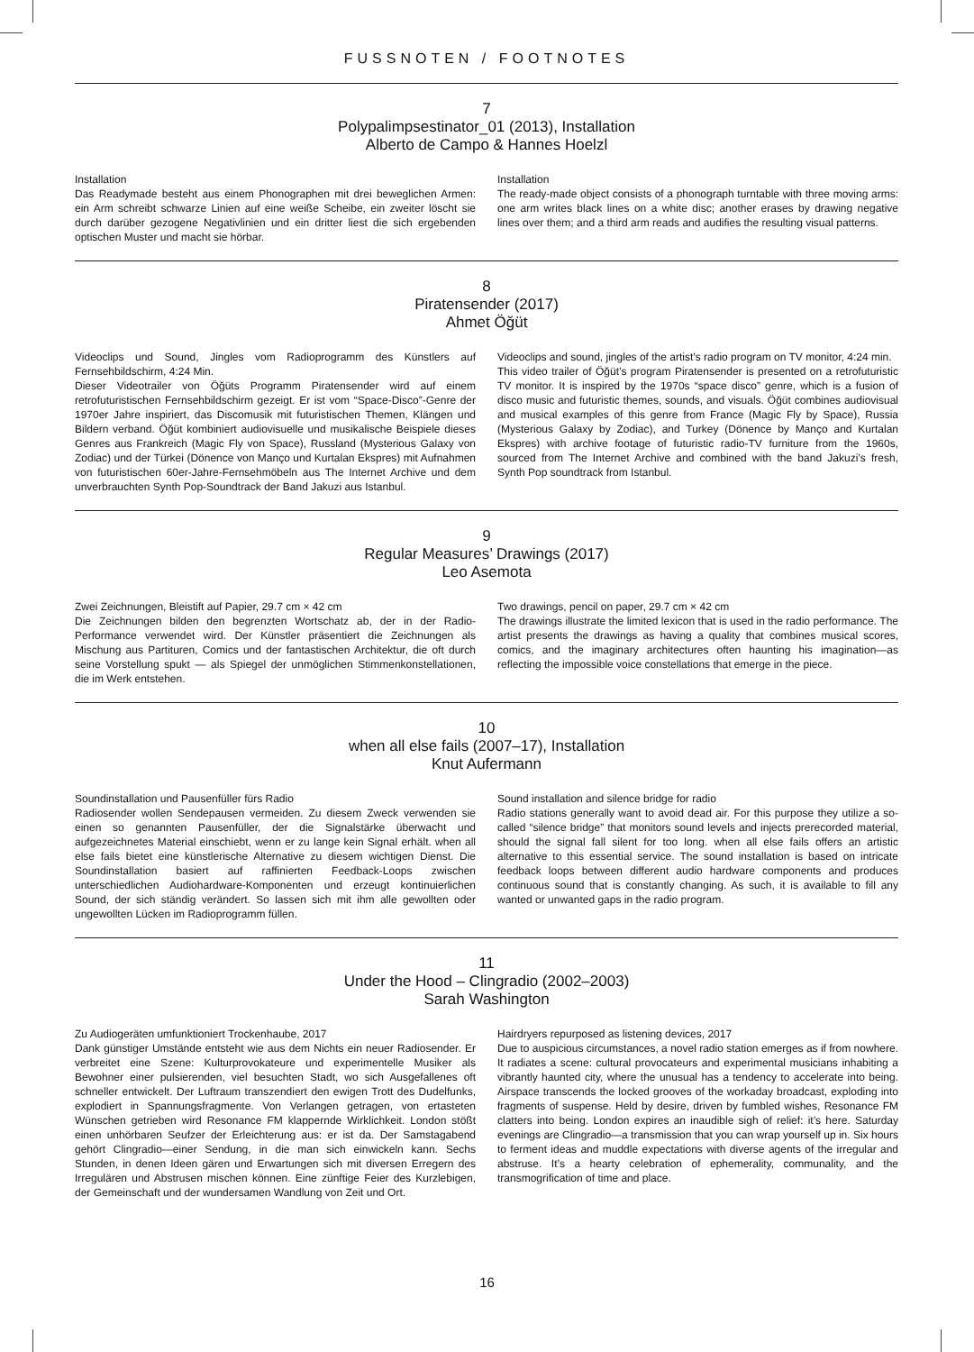FUSSNOTEN / FOOTNOTES
7
Polypalimpsestinator_01 (2013), Installation
Alberto de Campo & Hannes Hoelzl
Installation
Das Readymade besteht aus einem Phonographen mit drei beweglichen Armen: ein Arm schreibt schwarze Linien auf eine weiße Scheibe, ein zweiter löscht sie durch darüber gezogene Negativlinien und ein dritter liest die sich ergebenden optischen Muster und macht sie hörbar.
Installation
The ready-made object consists of a phonograph turntable with three moving arms: one arm writes black lines on a white disc; another erases by drawing negative lines over them; and a third arm reads and audifies the resulting visual patterns.
8
Piratensender (2017)
Ahmet Öğüt
Videoclips und Sound, Jingles vom Radioprogramm des Künstlers auf Fernsehbildschirm, 4:24 Min.
Dieser Videotrailer von Öğüts Programm Piratensender wird auf einem retrofuturistischen Fernsehbildschirm gezeigt. Er ist vom “Space-Disco”-Genre der 1970er Jahre inspiriert, das Discomusik mit futuristischen Themen, Klängen und Bildern verband. Öğüt kombiniert audiovisuelle und musikalische Beispiele dieses Genres aus Frankreich (Magic Fly von Space), Russland (Mysterious Galaxy von Zodiac) und der Türkei (Dönence von Manço und Kurtalan Ekspres) mit Aufnahmen von futuristischen 60er-Jahre-Fernsehmöbeln aus The Internet Archive und dem unverbrauchten Synth Pop-Soundtrack der Band Jakuzi aus Istanbul.
Videoclips and sound, jingles of the artist’s radio program on TV monitor, 4:24 min.
This video trailer of Öğüt’s program Piratensender is presented on a retrofuturistic TV monitor. It is inspired by the 1970s “space disco” genre, which is a fusion of disco music and futuristic themes, sounds, and visuals. Öğüt combines audiovisual and musical examples of this genre from France (Magic Fly by Space), Russia (Mysterious Galaxy by Zodiac), and Turkey (Dönence by Manço and Kurtalan Ekspres) with archive footage of futuristic radio-TV furniture from the 1960s, sourced from The Internet Archive and combined with the band Jakuzi’s fresh, Synth Pop soundtrack from Istanbul.
9
Regular Measures’ Drawings (2017)
Leo Asemota
Zwei Zeichnungen, Bleistift auf Papier, 29.7 cm × 42 cm
Die Zeichnungen bilden den begrenzten Wortschatz ab, der in der Radio-Performance verwendet wird. Der Künstler präsentiert die Zeichnungen als Mischung aus Partituren, Comics und der fantastischen Architektur, die oft durch seine Vorstellung spukt — als Spiegel der unmöglichen Stimmenkonstellationen, die im Werk entstehen.
Two drawings, pencil on paper, 29.7 cm × 42 cm
The drawings illustrate the limited lexicon that is used in the radio performance. The artist presents the drawings as having a quality that combines musical scores, comics, and the imaginary architectures often haunting his imagination—as reflecting the impossible voice constellations that emerge in the piece.
10
when all else fails (2007–17), Installation
Knut Aufermann
Soundinstallation und Pausenfüller fürs Radio
Radiosender wollen Sendepausen vermeiden. Zu diesem Zweck verwenden sie einen so genannten Pausenfüller, der die Signalstärke überwacht und aufgezeichnetes Material einschiebt, wenn er zu lange kein Signal erhält. when all else fails bietet eine künstlerische Alternative zu diesem wichtigen Dienst. Die Soundinstallation basiert auf raffinierten Feedback-Loops zwischen unterschiedlichen Audiohardware-Komponenten und erzeugt kontinuierlichen Sound, der sich ständig verändert. So lassen sich mit ihm alle gewollten oder ungewollten Lücken im Radioprogramm füllen.
Sound installation and silence bridge for radio
Radio stations generally want to avoid dead air. For this purpose they utilize a so-called “silence bridge” that monitors sound levels and injects prerecorded material, should the signal fall silent for too long. when all else fails offers an artistic alternative to this essential service. The sound installation is based on intricate feedback loops between different audio hardware components and produces continuous sound that is constantly changing. As such, it is available to fill any wanted or unwanted gaps in the radio program.
11
Under the Hood – Clingradio (2002–2003)
Sarah Washington
Zu Audiogeräten umfunktioniert Trockenhaube, 2017
Dank günstiger Umstände entsteht wie aus dem Nichts ein neuer Radiosender. Er verbreitet eine Szene: Kulturprovokateure und experimentelle Musiker als Bewohner einer pulsierenden, viel besuchten Stadt, wo sich Ausgefallenes oft schneller entwickelt. Der Luftraum transzendiert den ewigen Trott des Dudelfunks, explodiert in Spannungsfragmente. Von Verlangen getragen, von ertasteten Wünschen getrieben wird Resonance FM klappernde Wirklichkeit. London stößt einen unhörbaren Seufzer der Erleichterung aus: er ist da. Der Samstagabend gehört Clingradio—einer Sendung, in die man sich einwickeln kann. Sechs Stunden, in denen Ideen gären und Erwartungen sich mit diversen Erregern des Irregulären und Abstrusen mischen können. Eine zünftige Feier des Kurzlebigen, der Gemeinschaft und der wundersamen Wandlung von Zeit und Ort.
Hairdryers repurposed as listening devices, 2017
Due to auspicious circumstances, a novel radio station emerges as if from nowhere. It radiates a scene: cultural provocateurs and experimental musicians inhabiting a vibrantly haunted city, where the unusual has a tendency to accelerate into being. Airspace transcends the locked grooves of the workaday broadcast, exploding into fragments of suspense. Held by desire, driven by fumbled wishes, Resonance FM clatters into being. London expires an inaudible sigh of relief: it’s here. Saturday evenings are Clingradio—a transmission that you can wrap yourself up in. Six hours to ferment ideas and muddle expectations with diverse agents of the irregular and abstruse. It’s a hearty celebration of ephemerality, communality, and the transmogrification of time and place.
16